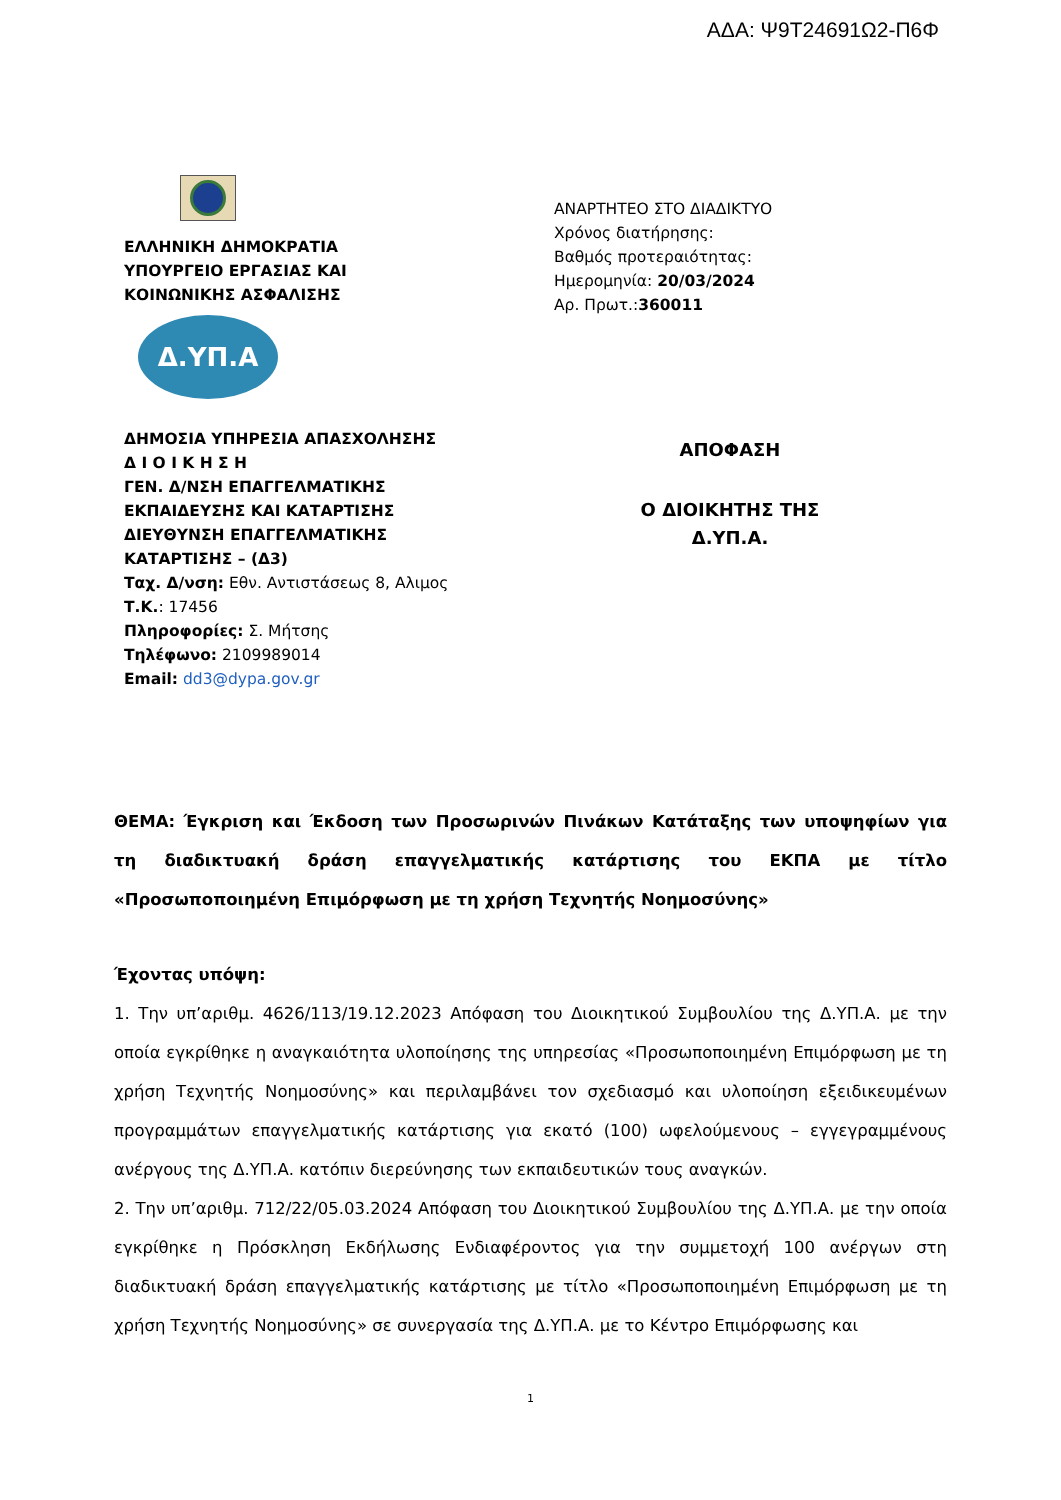ΑΔΑ: Ψ9Τ24691Ω2-Π6Φ
ΕΛΛΗΝΙΚΗ ΔΗΜΟΚΡΑΤΙΑ
ΥΠΟΥΡΓΕΙΟ ΕΡΓΑΣΙΑΣ ΚΑΙ
ΚΟΙΝΩΝΙΚΗΣ ΑΣΦΑΛΙΣΗΣ
Δ.ΥΠ.Α
ΔΗΜΟΣΙΑ ΥΠΗΡΕΣΙΑ ΑΠΑΣΧΟΛΗΣΗΣ
Δ Ι Ο Ι Κ Η Σ Η
ΓΕΝ. Δ/ΝΣΗ ΕΠΑΓΓΕΛΜΑΤΙΚΗΣ
ΕΚΠΑΙΔΕΥΣΗΣ ΚΑΙ ΚΑΤΑΡΤΙΣΗΣ
ΔΙΕΥΘΥΝΣΗ ΕΠΑΓΓΕΛΜΑΤΙΚΗΣ
ΚΑΤΑΡΤΙΣΗΣ – (Δ3)
Ταχ. Δ/νση: Εθν. Αντιστάσεως 8, Αλιμος
Τ.Κ.: 17456
Πληροφορίες: Σ. Μήτσης
Τηλέφωνο: 2109989014
Email: dd3@dypa.gov.gr
ΑΝΑΡΤΗΤΕΟ ΣΤΟ ΔΙΑΔΙΚΤΥΟ
Χρόνος διατήρησης:
Βαθμός προτεραιότητας:
Ημερομηνία: 20/03/2024
Αρ. Πρωτ.:360011
ΑΠΟΦΑΣΗ
Ο ΔΙΟΙΚΗΤΗΣ ΤΗΣ
Δ.ΥΠ.Α.
ΘΕΜΑ: Έγκριση και Έκδοση των Προσωρινών Πινάκων Κατάταξης των υποψηφίων για τη διαδικτυακή δράση επαγγελματικής κατάρτισης του ΕΚΠΑ με τίτλο «Προσωποποιημένη Επιμόρφωση με τη χρήση Τεχνητής Νοημοσύνης»
Έχοντας υπόψη:
1. Την υπ’αριθμ. 4626/113/19.12.2023 Απόφαση του Διοικητικού Συμβουλίου της Δ.ΥΠ.Α. με την οποία εγκρίθηκε η αναγκαιότητα υλοποίησης της υπηρεσίας «Προσωποποιημένη Επιμόρφωση με τη χρήση Τεχνητής Νοημοσύνης» και περιλαμβάνει τον σχεδιασμό και υλοποίηση εξειδικευμένων προγραμμάτων επαγγελματικής κατάρτισης για εκατό (100) ωφελούμενους – εγγεγραμμένους ανέργους της Δ.ΥΠ.Α. κατόπιν διερεύνησης των εκπαιδευτικών τους αναγκών.
2. Την υπ’αριθμ. 712/22/05.03.2024 Απόφαση του Διοικητικού Συμβουλίου της Δ.ΥΠ.Α. με την οποία εγκρίθηκε η Πρόσκληση Εκδήλωσης Ενδιαφέροντος για την συμμετοχή 100 ανέργων στη διαδικτυακή δράση επαγγελματικής κατάρτισης με τίτλο «Προσωποποιημένη Επιμόρφωση με τη χρήση Τεχνητής Νοημοσύνης» σε συνεργασία της Δ.ΥΠ.Α. με το Κέντρο Επιμόρφωσης και
1